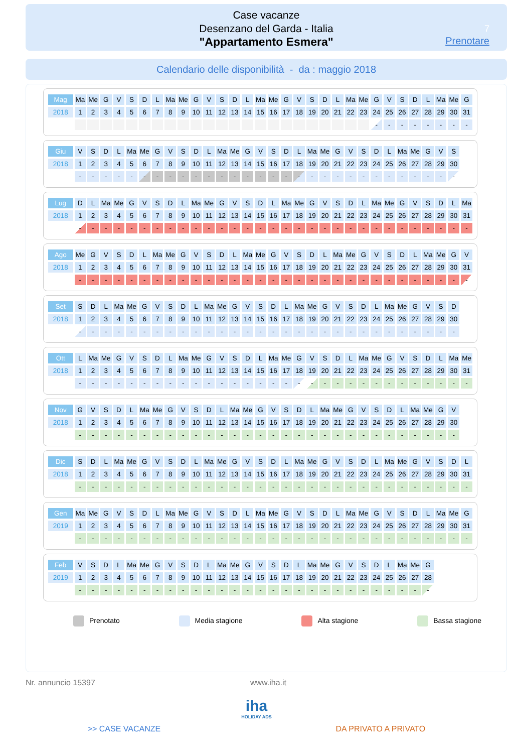Case vacanze
Desenzano del Garda - Italia
"Appartamento Esmera"
7
Prenotare
Calendario delle disponibilità - da : maggio 2018
| Mag | Ma | Me | G | V | S | D | L | Ma | Me | G | V | S | D | L | Ma | Me | G | V | S | D | L | Ma | Me | G | V | S | D | L | Ma | Me | G |
| 2018 | 1 | 2 | 3 | 4 | 5 | 6 | 7 | 8 | 9 | 10 | 11 | 12 | 13 | 14 | 15 | 16 | 17 | 18 | 19 | 20 | 21 | 22 | 23 | 24 | 25 | 26 | 27 | 28 | 29 | 30 | 31 |
| | | | | | | | | | | | | | | | | | | | | | | | | - | - | - | - | - | - | - | - |
| Giu | V | S | D | L | Ma | Me | G | V | S | D | L | Ma | Me | G | V | S | D | L | Ma | Me | G | V | S | D | L | Ma | Me | G | V | S | |
| 2018 | 1 | 2 | 3 | 4 | 5 | 6 | 7 | 8 | 9 | 10 | 11 | 12 | 13 | 14 | 15 | 16 | 17 | 18 | 19 | 20 | 21 | 22 | 23 | 24 | 25 | 26 | 27 | 28 | 29 | 30 | |
| | - | - | - | - | - | - | - | - | - | - | - | - | - | - | - | - | - | - | - | - | - | - | - | - | - | - | - | - | - | - | |
| Lug | D | L | Ma | Me | G | V | S | D | L | Ma | Me | G | V | S | D | L | Ma | Me | G | V | S | D | L | Ma | Me | G | V | S | D | L | Ma |
| 2018 | 1 | 2 | 3 | 4 | 5 | 6 | 7 | 8 | 9 | 10 | 11 | 12 | 13 | 14 | 15 | 16 | 17 | 18 | 19 | 20 | 21 | 22 | 23 | 24 | 25 | 26 | 27 | 28 | 29 | 30 | 31 |
| | - | - | - | - | - | - | - | - | - | - | - | - | - | - | - | - | - | - | - | - | - | - | - | - | - | - | - | - | - | - | - |
| Ago | Me | G | V | S | D | L | Ma | Me | G | V | S | D | L | Ma | Me | G | V | S | D | L | Ma | Me | G | V | S | D | L | Ma | Me | G | V |
| 2018 | 1 | 2 | 3 | 4 | 5 | 6 | 7 | 8 | 9 | 10 | 11 | 12 | 13 | 14 | 15 | 16 | 17 | 18 | 19 | 20 | 21 | 22 | 23 | 24 | 25 | 26 | 27 | 28 | 29 | 30 | 31 |
| | - | - | - | - | - | - | - | - | - | - | - | - | - | - | - | - | - | - | - | - | - | - | - | - | - | - | - | - | - | - | - |
| Set | S | D | L | Ma | Me | G | V | S | D | L | Ma | Me | G | V | S | D | L | Ma | Me | G | V | S | D | L | Ma | Me | G | V | S | D | |
| 2018 | 1 | 2 | 3 | 4 | 5 | 6 | 7 | 8 | 9 | 10 | 11 | 12 | 13 | 14 | 15 | 16 | 17 | 18 | 19 | 20 | 21 | 22 | 23 | 24 | 25 | 26 | 27 | 28 | 29 | 30 | |
| | - | - | - | - | - | - | - | - | - | - | - | - | - | - | - | - | - | - | - | - | - | - | - | - | - | - | - | - | - | - | |
| Ott | L | Ma | Me | G | V | S | D | L | Ma | Me | G | V | S | D | L | Ma | Me | G | V | S | D | L | Ma | Me | G | V | S | D | L | Ma | Me |
| 2018 | 1 | 2 | 3 | 4 | 5 | 6 | 7 | 8 | 9 | 10 | 11 | 12 | 13 | 14 | 15 | 16 | 17 | 18 | 19 | 20 | 21 | 22 | 23 | 24 | 25 | 26 | 27 | 28 | 29 | 30 | 31 |
| | - | - | - | - | - | - | - | - | - | - | - | - | - | - | - | - | - | - | - | - | - | - | - | - | - | - | - | - | - | - | - |
| Nov | G | V | S | D | L | Ma | Me | G | V | S | D | L | Ma | Me | G | V | S | D | L | Ma | Me | G | V | S | D | L | Ma | Me | G | V | |
| 2018 | 1 | 2 | 3 | 4 | 5 | 6 | 7 | 8 | 9 | 10 | 11 | 12 | 13 | 14 | 15 | 16 | 17 | 18 | 19 | 20 | 21 | 22 | 23 | 24 | 25 | 26 | 27 | 28 | 29 | 30 | |
| | - | - | - | - | - | - | - | - | - | - | - | - | - | - | - | - | - | - | - | - | - | - | - | - | - | - | - | - | - | - | |
| Dic | S | D | L | Ma | Me | G | V | S | D | L | Ma | Me | G | V | S | D | L | Ma | Me | G | V | S | D | L | Ma | Me | G | V | S | D | L |
| 2018 | 1 | 2 | 3 | 4 | 5 | 6 | 7 | 8 | 9 | 10 | 11 | 12 | 13 | 14 | 15 | 16 | 17 | 18 | 19 | 20 | 21 | 22 | 23 | 24 | 25 | 26 | 27 | 28 | 29 | 30 | 31 |
| | - | - | - | - | - | - | - | - | - | - | - | - | - | - | - | - | - | - | - | - | - | - | - | - | - | - | - | - | - | - | - |
| Gen | Ma | Me | G | V | S | D | L | Ma | Me | G | V | S | D | L | Ma | Me | G | V | S | D | L | Ma | Me | G | V | S | D | L | Ma | Me | G |
| 2019 | 1 | 2 | 3 | 4 | 5 | 6 | 7 | 8 | 9 | 10 | 11 | 12 | 13 | 14 | 15 | 16 | 17 | 18 | 19 | 20 | 21 | 22 | 23 | 24 | 25 | 26 | 27 | 28 | 29 | 30 | 31 |
| | - | - | - | - | - | - | - | - | - | - | - | - | - | - | - | - | - | - | - | - | - | - | - | - | - | - | - | - | - | - | - |
| Feb | V | S | D | L | Ma | Me | G | V | S | D | L | Ma | Me | G | V | S | D | L | Ma | Me | G | V | S | D | L | Ma | Me | G | | | |
| 2019 | 1 | 2 | 3 | 4 | 5 | 6 | 7 | 8 | 9 | 10 | 11 | 12 | 13 | 14 | 15 | 16 | 17 | 18 | 19 | 20 | 21 | 22 | 23 | 24 | 25 | 26 | 27 | 28 | | | |
| | - | - | - | - | - | - | - | - | - | - | - | - | - | - | - | - | - | - | - | - | - | - | - | - | - | - | - | - | | | |
Prenotato Media stagione Alta stagione Bassa stagione
Nr. annuncio 15397 www.iha.it
iha
HOLIDAY ADS
>> CASE VACANZE DA PRIVATO A PRIVATO